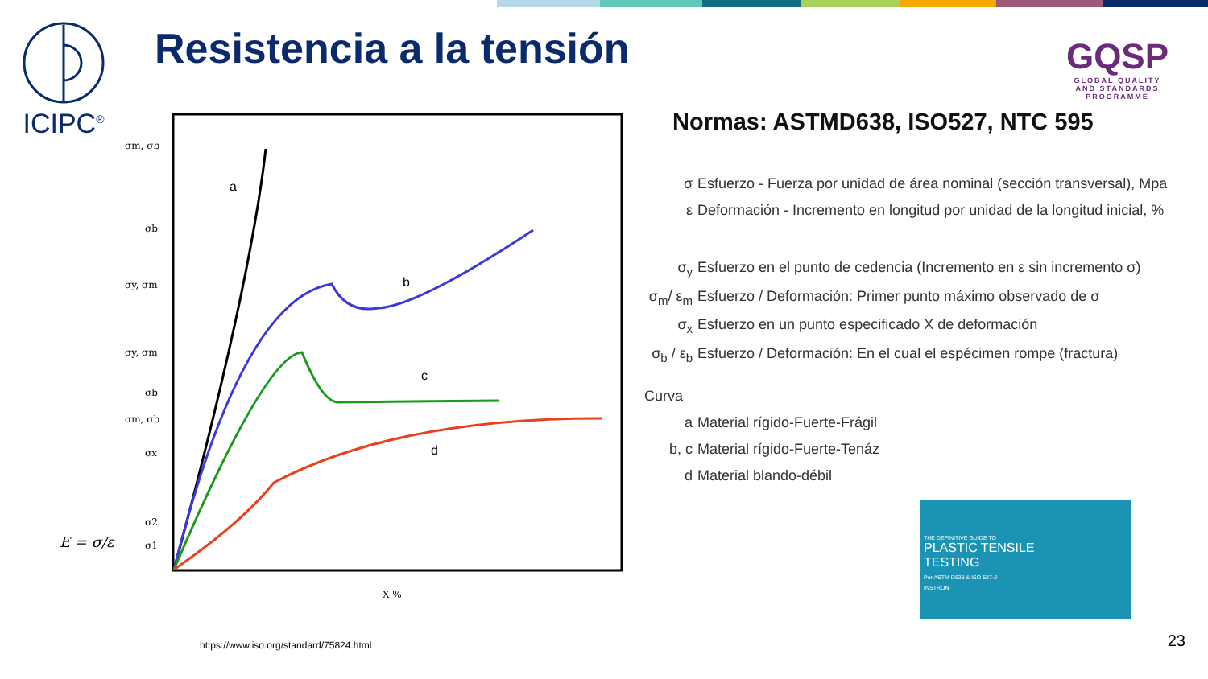ICIPC<sup>®</sup> Resistencia a la tensión
GQSP
GLOBAL QUALITY
AND STANDARDS PROGRAMME
a
b
c
d
σm, σb
σb
σy, σm
σy, σm
σb
σm, σb
σx
σ2
σ1
X %
E = σ/ε
Normas: ASTMD638, ISO527, NTC 595
σ Esfuerzo - Fuerza por unidad de área nominal (sección transversal), Mpa
ε Deformación - Incremento en longitud por unidad de la longitud inicial, %
σ<sub>y</sub> Esfuerzo en el punto de cedencia (Incremento en ε sin incremento σ)
σ<sub>m</sub>/ ε<sub>m</sub> Esfuerzo / Deformación: Primer punto máximo observado de σ
σ<sub>x</sub> Esfuerzo en un punto especificado X de deformación
σ<sub>b</sub> / ε<sub>b</sub> Esfuerzo / Deformación: En el cual el espécimen rompe (fractura)
Curva
a Material rígido-Fuerte-Frágil
b, c Material rígido-Fuerte-Tenáz
d Material blando-débil
THE DEFINITIVE GUIDE TO
PLASTIC TENSILE
TESTING
Per ASTM D638 & ISO 527-2
INSTRON
https://www.iso.org/standard/75824.html
23